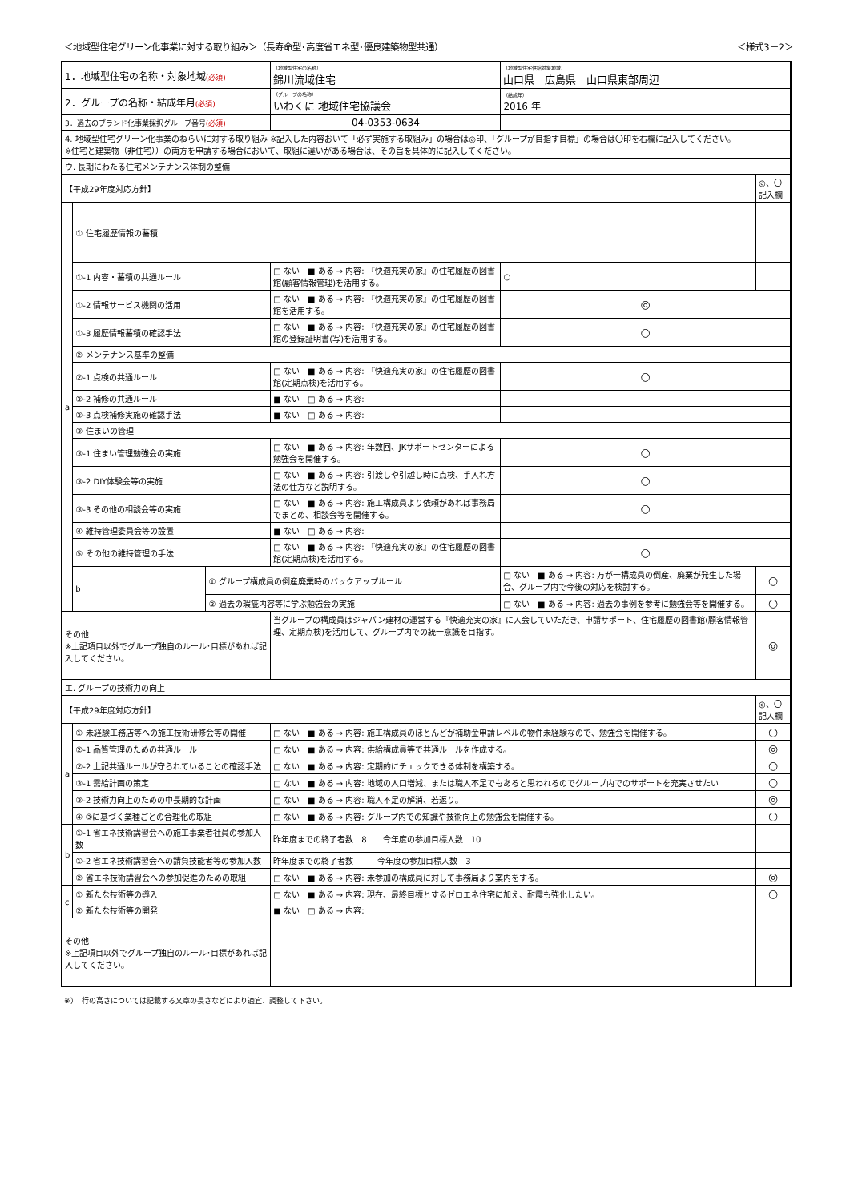＜地域型住宅グリーン化事業に対する取り組み＞（長寿命型･高度省エネ型･優良建築物型共通） ＜様式3－2＞
| 1．地域型住宅の名称・対象地域 (必須) | | | （地域型住宅の名称） 錦川流域住宅 | | （地域型住宅供給対象地域） 山口県 広島県 山口県東部周辺 | |
| 2．グループの名称・結成年月 (必須) | | | （グループの名称） いわくに 地域住宅協議会 | | （結成年） 2016 年 | |
| 3．過去のブランド化事業採択グループ番号 (必須) | | | 04-0353-0634 | | | |
| 4. 地域型住宅グリーン化事業のねらいに対する取り組み ※記入した内容おいて「必ず実施する取組み」の場合は◎印、「グループが目指す目標」の場合は〇印を右欄に記入してください。 ※住宅と建築物（非住宅））の両方を申請する場合において、取組に違いがある場合は、その旨を具体的に記入してください。 | | | | | | |
| ウ. 長期にわたる住宅メンテナンス体制の整備 | | | | | | |
| 【平成29年度対応方針】 | | | | | | ◎、〇 記入欄 |
| a | ① 住宅履歴情報の蓄積 | | | | | |
| | ①-1 内容・蓄積の共通ルール | | □ ない ■ ある → 内容: 『快適充実の家』の住宅履歴の図書館(顧客情報管理)を活用する。 | | ○ | |
| | ①-2 情報サービス機関の活用 | | □ ない ■ ある → 内容: 『快適充実の家』の住宅履歴の図書館を活用する。 | | ◎ | |
| | ①-3 履歴情報蓄積の確認手法 | | □ ない ■ ある → 内容: 『快適充実の家』の住宅履歴の図書館の登録証明書(写)を活用する。 | | ○ | |
| | ② メンテナンス基準の整備 | | | | | |
| | ②-1 点検の共通ルール | | □ ない ■ ある → 内容: 『快適充実の家』の住宅履歴の図書館(定期点検)を活用する。 | | ○ | |
| | ②-2 補修の共通ルール | | ■ ない □ ある → 内容: | | | |
| | ②-3 点検補修実施の確認手法 | | ■ ない □ ある → 内容: | | | |
| | ③ 住まいの管理 | | | | | |
| | ③-1 住まい管理勉強会の実施 | | □ ない ■ ある → 内容: 年数回、JKサポートセンターによる勉強会を開催する。 | | ○ | |
| | ③-2 DIY体験会等の実施 | | □ ない ■ ある → 内容: 引渡しや引越し時に点検、手入れ方法の仕方など説明する。 | | ○ | |
| | ③-3 その他の相談会等の実施 | | □ ない ■ ある → 内容: 施工構成員より依頼があれば事務局でまとめ、相談会等を開催する。 | | ○ | |
| | ④ 維持管理委員会等の設置 | | ■ ない □ ある → 内容: | | | |
| | ⑤ その他の維持管理の手法 | | □ ない ■ ある → 内容: 『快適充実の家』の住宅履歴の図書館(定期点検)を活用する。 | | ○ | |
| | b | ① グループ構成員の倒産廃業時のバックアップルール | | □ ない ■ ある → 内容: 万が一構成員の倒産、廃業が発生した場合、グループ内で今後の対応を検討する。 | | ○ |
| | | ② 過去の瑕疵内容等に学ぶ勉強会の実施 | | □ ない ■ ある → 内容: 過去の事例を参考に勉強会等を開催する。 | | ○ |
| その他 ※上記項目以外でグループ独自のルール･目標があれば記入してください。 | | | 当グループの構成員はジャパン建材の運営する『快適充実の家』に入会していただき、申請サポート、住宅履歴の図書館(顧客情報管理、定期点検)を活用して、グループ内での統一意識を目指す。 | | | ◎ |
| エ. グループの技術力の向上 | | | | | | |
| 【平成29年度対応方針】 | | | | | | ◎、〇 記入欄 |
| a | ① 未経験工務店等への施工技術研修会等の開催 | | □ ない ■ ある → 内容: 施工構成員のほとんどが補助金申請レベルの物件未経験なので、勉強会を開催する。 | | | ○ |
| | ②-1 品質管理のための共通ルール | | □ ない ■ ある → 内容: 供給構成員等で共通ルールを作成する。 | | | ◎ |
| | ②-2 上記共通ルールが守られていることの確認手法 | | □ ない ■ ある → 内容: 定期的にチェックできる体制を構築する。 | | | ○ |
| | ③-1 需給計画の策定 | | □ ない ■ ある → 内容: 地域の人口増減、または職人不足でもあると思われるのでグループ内でのサポートを充実させたい | | | ○ |
| | ③-2 技術力向上のための中長期的な計画 | | □ ない ■ ある → 内容: 職人不足の解消、若返り。 | | | ◎ |
| | ④ ③に基づく業種ごとの合理化の取組 | | □ ない ■ ある → 内容: グループ内での知識や技術向上の勉強会を開催する。 | | | ○ |
| b | ①-1 省エネ技術講習会への施工事業者社員の参加人数 | | 昨年度までの終了者数 8 今年度の参加目標人数 10 | | | |
| | ①-2 省エネ技術講習会への請負技能者等の参加人数 | | 昨年度までの終了者数 今年度の参加目標人数 3 | | | |
| | ② 省エネ技術講習会への参加促進のための取組 | | □ ない ■ ある → 内容: 未参加の構成員に対して事務局より案内をする。 | | | ◎ |
| c | ① 新たな技術等の導入 | | □ ない ■ ある → 内容: 現在、最終目標とするゼロエネ住宅に加え、耐震も強化したい。 | | | ○ |
| | ② 新たな技術等の開発 | | ■ ない □ ある → 内容: | | | |
| その他 ※上記項目以外でグループ独自のルール･目標があれば記入してください。 | | | | | | |
※）　行の高さについては記載する文章の長さなどにより適宜、調整して下さい。